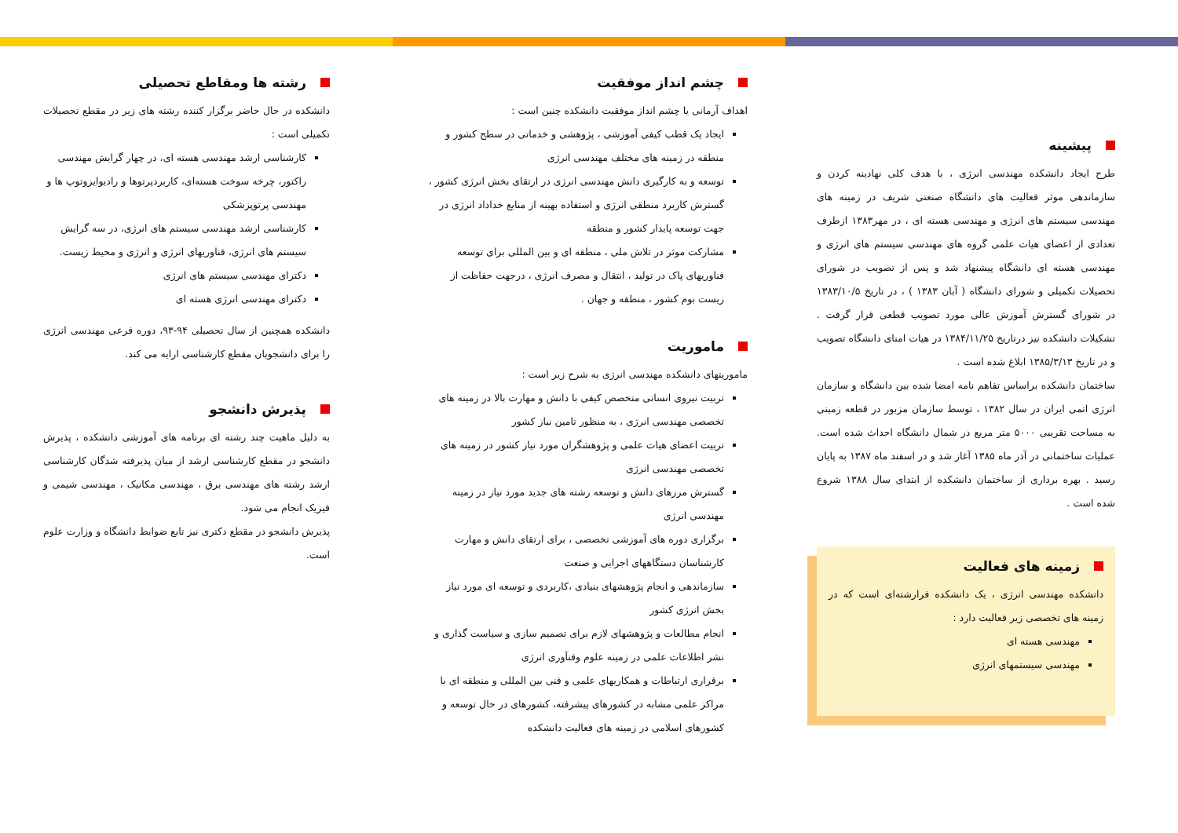پیشینه
طرح ایجاد دانشکده مهندسی انرژی ، با هدف کلی نهادینه کردن و سازماندهی موثر فعالیت های دانشگاه صنعتی شریف در زمینه های مهندسی سیستم های انرژی و مهندسی هسته ای ، در مهر۱۳۸۳ ازطرف تعدادی از اعضای هیات علمی گروه های مهندسی سیستم های انرژی و مهندسی هسته ای دانشگاه پیشنهاد شد و پس از تصویب در شورای تحصیلات تکمیلی و شورای دانشگاه ( آبان ۱۳۸۳ ) ، در تاریخ ۱۳۸۳/۱۰/۵ در شورای گسترش آموزش عالی مورد تصویب قطعی قرار گرفت . تشکیلات دانشکده نیز درتاریخ ۱۳۸۴/۱۱/۲۵ در هیات امنای دانشگاه تصویب و در تاریخ ۱۳۸۵/۳/۱۳ ابلاغ شده است .
ساختمان دانشکده براساس تفاهم نامه امضا شده بین دانشگاه و سازمان انرژی اتمی ایران در سال ۱۳۸۲ ، توسط سازمان مزبور در قطعه زمینی به مساحت تقریبی ۵۰۰۰ متر مربع در شمال دانشگاه احداث شده است. عملیات ساختمانی در آذر ماه ۱۳۸۵ آغاز شد و در اسفند ماه ۱۳۸۷ به پایان رسید . بهره برداری از ساختمان دانشکده از ابتدای سال ۱۳۸۸ شروع شده است .
زمینه های فعالیت
دانشکده مهندسی انرژی ، یک دانشکده فرارشته‌ای است که در زمینه های تخصصی زیر فعالیت دارد :
مهندسی هسته ای
مهندسی سیستمهای انرژی
چشم انداز موفقیت
اهداف آرمانی یا چشم انداز موفقیت دانشکده چنین است :
ایجاد یک قطب کیفی آموزشی ، پژوهشی و خدماتی در سطح کشور و منطقه در زمینه های مختلف مهندسی انرژی
توسعه و به کارگیری دانش مهندسی انرژی در ارتقای بخش انرژی کشور ، گسترش کاربرد منطقی انرژی و استفاده بهینه از منابع خداداد انرژی در جهت توسعه پایدار کشور و منطقه
مشارکت موثر در تلاش ملی ، منطقه ای و بین المللی برای توسعه فناوریهای پاک در تولید ، انتقال و مصرف انرژی ، درجهت حفاظت از زیست بوم کشور ، منطقه و جهان .
ماموریت
ماموریتهای دانشکده مهندسی انرژی به شرح زیر است :
تربیت نیروی انسانی متخصص کیفی با دانش و مهارت بالا در زمینه های تخصصی مهندسی انرژی ، به منظور تامین نیاز کشور
تربیت اعضای هیات علمی و پژوهشگران مورد نیاز کشور در زمینه های تخصصی مهندسی انرژی
گسترش مرزهای دانش و توسعه رشته های جدید مورد نیاز در زمینه مهندسی انرژی
برگزاری دوره های آموزشی تخصصی ، برای ارتقای دانش و مهارت کارشناسان دستگاههای اجرایی و صنعت
سازماندهی و انجام پژوهشهای بنیادی ،کاربردی و توسعه ای مورد نیاز بخش انرژی کشور
انجام مطالعات و پژوهشهای لازم برای تصمیم سازی و سیاست گذاری و نشر اطلاعات علمی در زمینه علوم وفنآوری انرژی
برقراری ارتباطات و همکاریهای علمی و فنی بین المللی و منطقه ای با مراکز علمی مشابه در کشورهای پیشرفته، کشورهای در حال توسعه و کشورهای اسلامی در زمینه های فعالیت دانشکده
رشته ها ومقاطع تحصیلی
دانشکده در حال حاضر برگزار کننده رشته های زیر در مقطع تحصیلات تکمیلی است :
کارشناسی ارشد مهندسی هسته ای، در چهار گرایش مهندسی راکتور، چرخه سوخت هسته‌ای، کاربردپرتوها و رادیوایزوتوپ ها و مهندسی پرتوپزشکی
کارشناسی ارشد مهندسی سیستم های انرژی، در سه گرایش سیستم های انرژی، فناوریهای انرژی و انرژی و محیط زیست.
دکترای مهندسی سیستم های انرژی
دکترای مهندسی انرژی هسته ای
دانشکده همچنین از سال تحصیلی ۹۴-۹۳، دوره فرعی مهندسی انرژی را برای دانشجویان مقطع کارشناسی ارایه می کند.
پذیرش دانشجو
به دلیل ماهیت چند رشته ای برنامه های آموزشی دانشکده ، پذیرش دانشجو در مقطع کارشناسی ارشد از میان پذیرفته شدگان کارشناسی ارشد رشته های مهندسی برق ، مهندسی مکانیک ، مهندسی شیمی و فیزیک انجام می شود.
پذیرش دانشجو در مقطع دکتری نیز تابع ضوابط دانشگاه و وزارت علوم است.